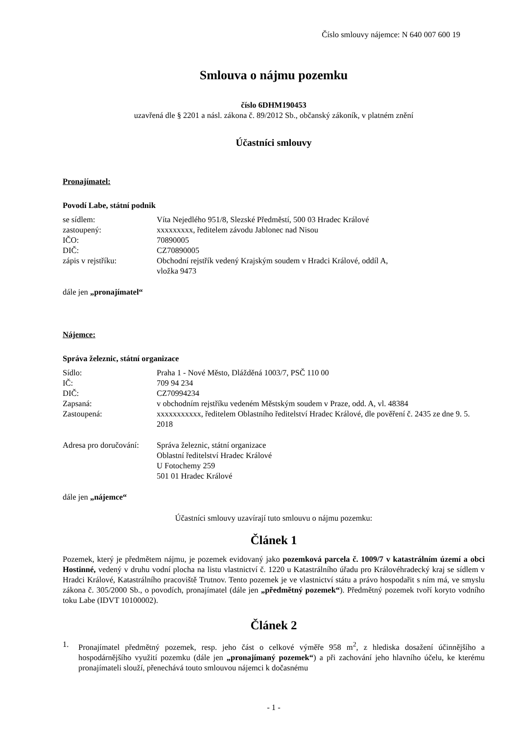Číslo smlouvy nájemce: N 640 007 600 19
Smlouva o nájmu pozemku
číslo 6DHM190453
uzavřená dle § 2201 a násl. zákona č. 89/2012 Sb., občanský zákoník, v platném znění
Účastníci smlouvy
Pronajímatel:
Povodí Labe, státní podnik
| se sídlem: | Víta Nejedlého 951/8, Slezské Předměstí, 500 03 Hradec Králové |
| zastoupený: | xxxxxxxxx, ředitelem závodu Jablonec nad Nisou |
| IČO: | 70890005 |
| DIČ: | CZ70890005 |
| zápis v rejstříku: | Obchodní rejstřík vedený Krajským soudem v Hradci Králové, oddíl A, vložka 9473 |
dále jen „pronajímatel“
Nájemce:
Správa železnic, státní organizace
| Sídlo: | Praha 1 - Nové Město, Dlážděná 1003/7, PSČ 110 00 |
| IČ: | 709 94 234 |
| DIČ: | CZ70994234 |
| Zapsaná: | v obchodním rejstříku vedeném Městským soudem v Praze, odd. A, vl. 48384 |
| Zastoupená: | xxxxxxxxxxx, ředitelem Oblastního ředitelství Hradec Králové, dle pověření č. 2435 ze dne 9. 5. 2018 |
| Adresa pro doručování: | Správa železnic, státní organizace Oblastní ředitelství Hradec Králové U Fotochemy 259 501 01 Hradec Králové |
dále jen „nájemce“
Účastníci smlouvy uzavírají tuto smlouvu o nájmu pozemku:
Článek 1
Pozemek, který je předmětem nájmu, je pozemek evidovaný jako pozemková parcela č. 1009/7 v katastrálním území a obci Hostinné, vedený v druhu vodní plocha na listu vlastnictví č. 1220 u Katastrálního úřadu pro Královéhradecký kraj se sídlem v Hradci Králové, Katastrálního pracoviště Trutnov. Tento pozemek je ve vlastnictví státu a právo hospodařit s ním má, ve smyslu zákona č. 305/2000 Sb., o povodích, pronajímatel (dále jen „předmětný pozemek“). Předmětný pozemek tvoří koryto vodního toku Labe (IDVT 10100002).
Článek 2
1. Pronajímatel předmětný pozemek, resp. jeho část o celkové výměře 958 m<sup>2</sup>, z hlediska dosažení účinnějšího a hospodárnějšího využití pozemku (dále jen „pronajímaný pozemek“) a při zachování jeho hlavního účelu, ke kterému pronajímateli slouží, přenechává touto smlouvou nájemci k dočasnému
- 1 -